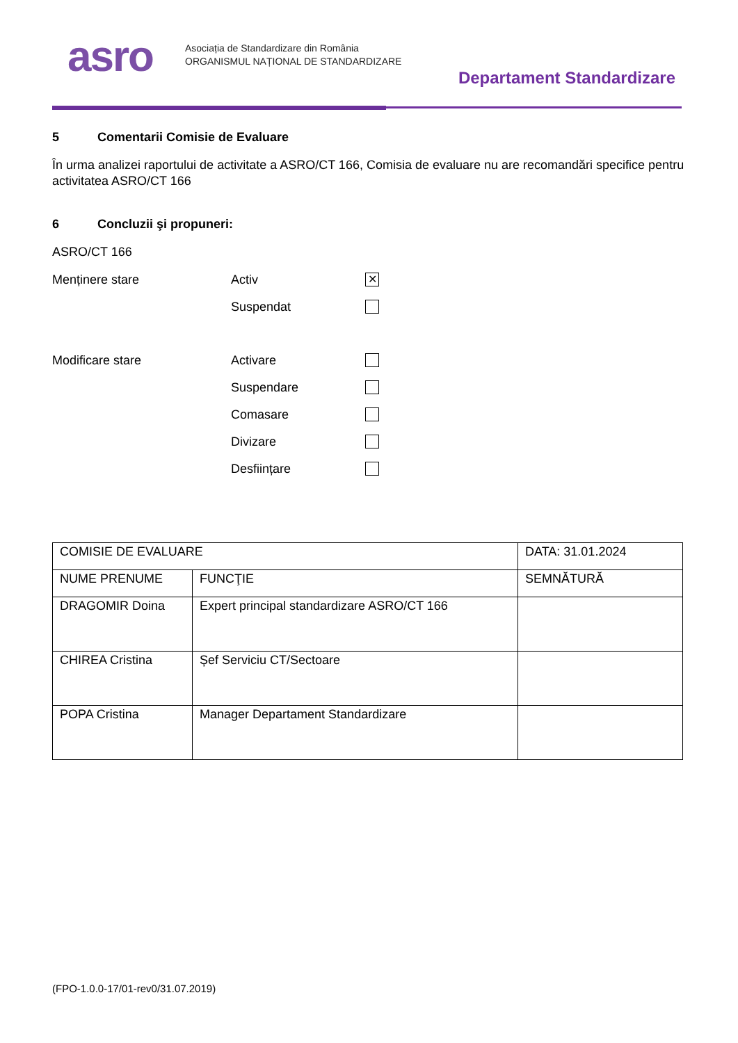asro
Asociația de Standardizare din România
ORGANISMUL NAȚIONAL DE STANDARDIZARE
Departament Standardizare
5 Comentarii Comisie de Evaluare
În urma analizei raportului de activitate a ASRO/CT 166, Comisia de evaluare nu are recomandări specifice pentru activitatea ASRO/CT 166
6 Concluzii şi propuneri:
ASRO/CT 166
Menținere stare
Activ
✕
Suspendat
Modificare stare
Activare
Suspendare
Comasare
Divizare
Desființare
| COMISIE DE EVALUARE | | DATA: 31.01.2024 |
| NUME PRENUME | FUNCŢIE | SEMNĂTURĂ |
| DRAGOMIR Doina | Expert principal standardizare ASRO/CT 166 | |
| CHIREA Cristina | Șef Serviciu CT/Sectoare | |
| POPA Cristina | Manager Departament Standardizare | |
(FPO-1.0.0-17/01-rev0/31.07.2019)